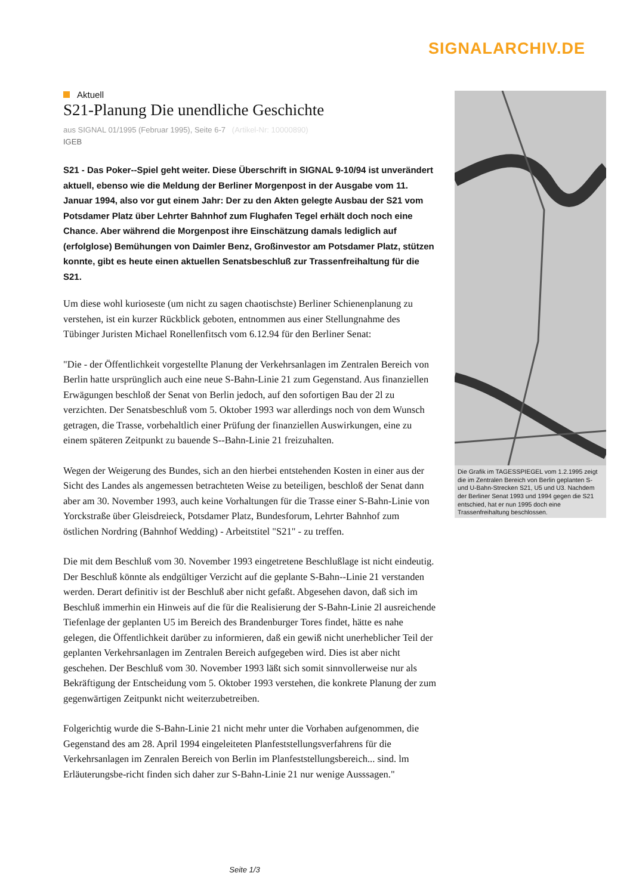SIGNALARCHIV.DE
Aktuell
S21-Planung Die unendliche Geschichte
aus SIGNAL 01/1995 (Februar 1995), Seite 6-7 (Artikel-Nr: 10000890)
IGEB
S21 - Das Poker--Spiel geht weiter. Diese Überschrift in SIGNAL 9-10/94 ist unverändert aktuell, ebenso wie die Meldung der Berliner Morgenpost in der Ausgabe vom 11. Januar 1994, also vor gut einem Jahr: Der zu den Akten gelegte Ausbau der S21 vom Potsdamer Platz über Lehrter Bahnhof zum Flughafen Tegel erhält doch noch eine Chance. Aber während die Morgenpost ihre Einschätzung damals lediglich auf (erfolglose) Bemühungen von Daimler Benz, Großinvestor am Potsdamer Platz, stützen konnte, gibt es heute einen aktuellen Senatsbeschluß zur Trassenfreihaltung für die S21.
Um diese wohl kurioseste (um nicht zu sagen chaotischste) Berliner Schienenplanung zu verstehen, ist ein kurzer Rückblick geboten, entnommen aus einer Stellungnahme des Tübinger Juristen Michael Ronellenfitsch vom 6.12.94 für den Berliner Senat:
"Die - der Öffentlichkeit vorgestellte Planung der Verkehrsanlagen im Zentralen Bereich von Berlin hatte ursprünglich auch eine neue S-Bahn-Linie 21 zum Gegenstand. Aus finanziellen Erwägungen beschloß der Senat von Berlin jedoch, auf den sofortigen Bau der 2l zu verzichten. Der Senatsbeschluß vom 5. Oktober 1993 war allerdings noch von dem Wunsch getragen, die Trasse, vorbehaltlich einer Prüfung der finanziellen Auswirkungen, eine zu einem späteren Zeitpunkt zu bauende S--Bahn-Linie 21 freizuhalten.
Wegen der Weigerung des Bundes, sich an den hierbei entstehenden Kosten in einer aus der Sicht des Landes als angemessen betrachteten Weise zu beteiligen, beschloß der Senat dann aber am 30. November 1993, auch keine Vorhaltungen für die Trasse einer S-Bahn-Linie von Yorckstraße über Gleisdreieck, Potsdamer Platz, Bundesforum, Lehrter Bahnhof zum östlichen Nordring (Bahnhof Wedding) - Arbeitstitel "S21" - zu treffen.
Die mit dem Beschluß vom 30. November 1993 eingetretene Beschlußlage ist nicht eindeutig. Der Beschluß könnte als endgültiger Verzicht auf die geplante S-Bahn--Linie 21 verstanden werden. Derart definitiv ist der Beschluß aber nicht gefaßt. Abgesehen davon, daß sich im Beschluß immerhin ein Hinweis auf die für die Realisierung der S-Bahn-Linie 2l ausreichende Tiefenlage der geplanten U5 im Bereich des Brandenburger Tores findet, hätte es nahe gelegen, die Öffentlichkeit darüber zu informieren, daß ein gewiß nicht unerheblicher Teil der geplanten Verkehrsanlagen im Zentralen Bereich aufgegeben wird. Dies ist aber nicht geschehen. Der Beschluß vom 30. November 1993 läßt sich somit sinnvollerweise nur als Bekräftigung der Entscheidung vom 5. Oktober 1993 verstehen, die konkrete Planung der zum gegenwärtigen Zeitpunkt nicht weiterzubetreiben.
Folgerichtig wurde die S-Bahn-Linie 21 nicht mehr unter die Vorhaben aufgenommen, die Gegenstand des am 28. April 1994 eingeleiteten Planfeststellungsverfahrens für die Verkehrsanlagen im Zenralen Bereich von Berlin im Planfeststellungsbereich... sind. lm Erläuterungsbe-richt finden sich daher zur S-Bahn-Linie 21 nur wenige Ausssagen."
Die Grafik im TAGESSPIEGEL vom 1.2.1995 zeigt die im Zentralen Bereich von Berlin geplanten S- und U-Bahn-Strecken S21, U5 und U3. Nachdem der Berliner Senat 1993 und 1994 gegen die S21 entschied, hat er nun 1995 doch eine Trassenfreihaltung beschlossen.
Seite 1/3